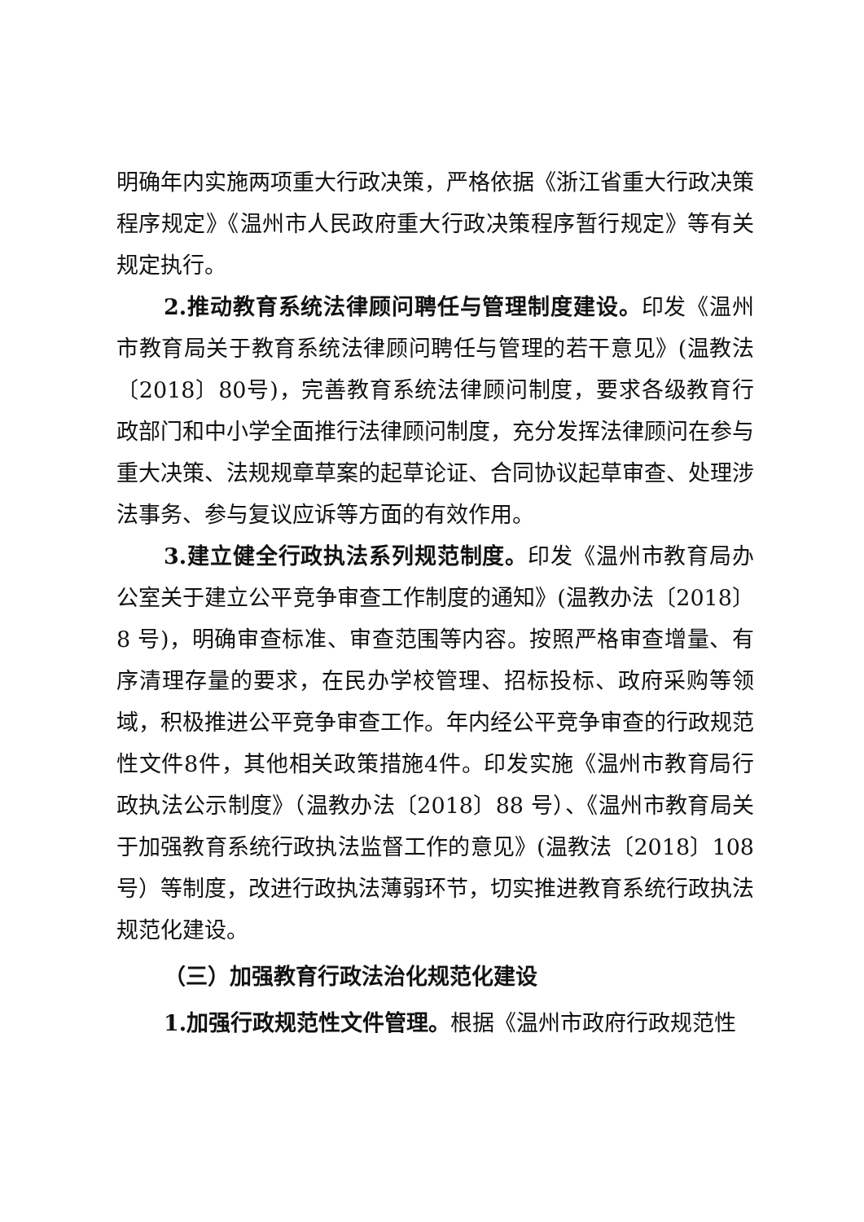明确年内实施两项重大行政决策，严格依据《浙江省重大行政决策程序规定》《温州市人民政府重大行政决策程序暂行规定》等有关规定执行。
2.推动教育系统法律顾问聘任与管理制度建设。印发《温州市教育局关于教育系统法律顾问聘任与管理的若干意见》(温教法〔2018〕80号)，完善教育系统法律顾问制度，要求各级教育行政部门和中小学全面推行法律顾问制度，充分发挥法律顾问在参与重大决策、法规规章草案的起草论证、合同协议起草审查、处理涉法事务、参与复议应诉等方面的有效作用。
3.建立健全行政执法系列规范制度。印发《温州市教育局办公室关于建立公平竞争审查工作制度的通知》(温教办法〔2018〕8 号)，明确审查标准、审查范围等内容。按照严格审查增量、有序清理存量的要求，在民办学校管理、招标投标、政府采购等领域，积极推进公平竞争审查工作。年内经公平竞争审查的行政规范性文件8件，其他相关政策措施4件。印发实施《温州市教育局行政执法公示制度》（温教办法〔2018〕88 号）、《温州市教育局关于加强教育系统行政执法监督工作的意见》(温教法〔2018〕108号）等制度，改进行政执法薄弱环节，切实推进教育系统行政执法规范化建设。
（三）加强教育行政法治化规范化建设
1.加强行政规范性文件管理。根据《温州市政府行政规范性